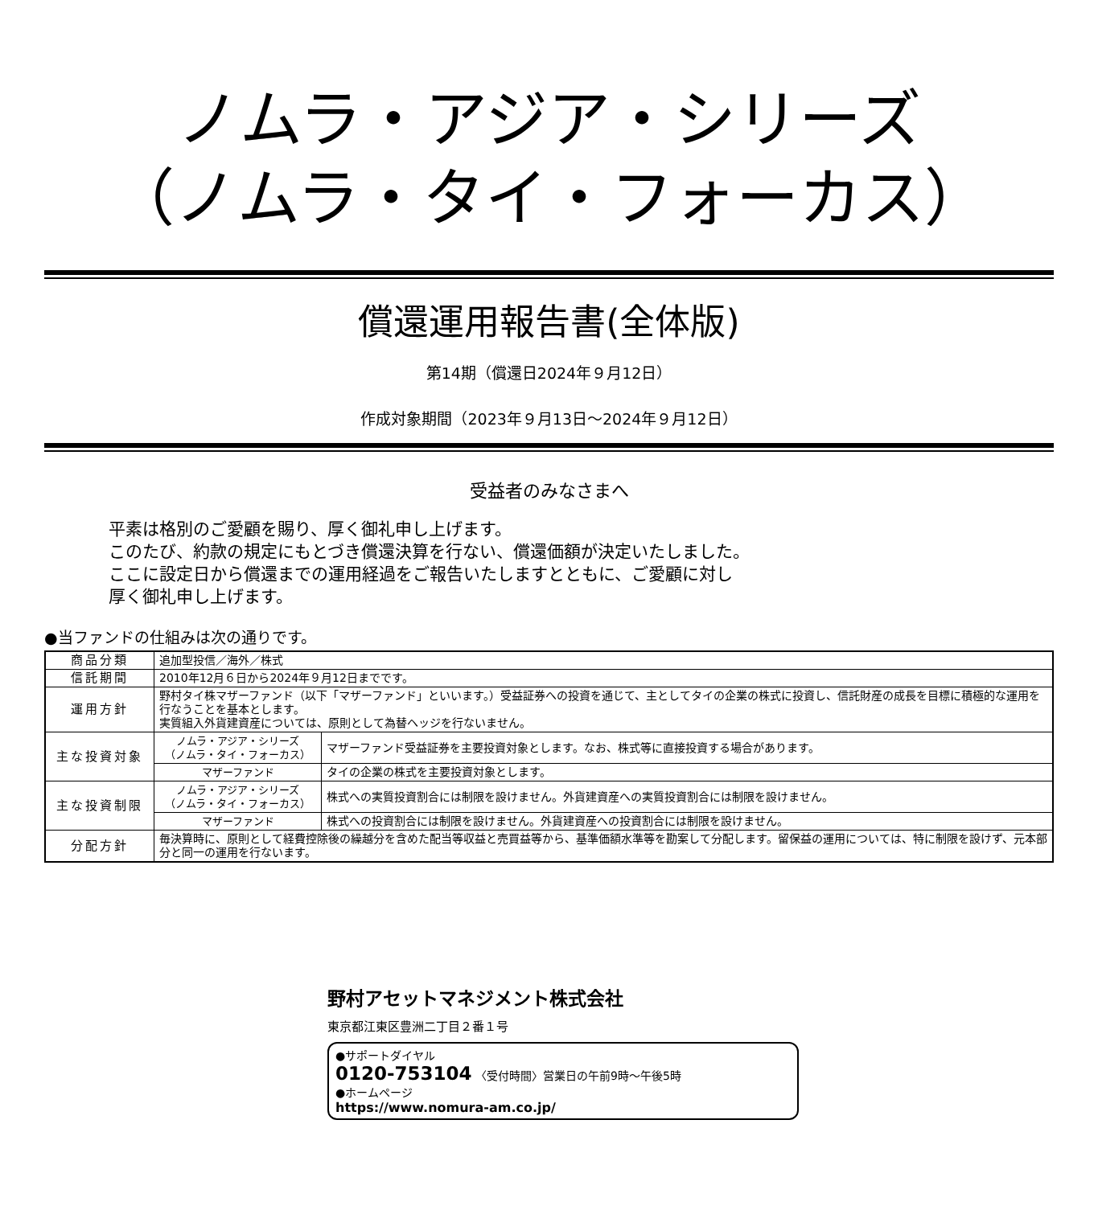ノムラ・アジア・シリーズ
（ノムラ・タイ・フォーカス）
償還運用報告書(全体版)
第14期（償還日2024年９月12日）
作成対象期間（2023年９月13日～2024年９月12日）
受益者のみなさまへ
平素は格別のご愛顧を賜り、厚く御礼申し上げます。
このたび、約款の規定にもとづき償還決算を行ない、償還価額が決定いたしました。
ここに設定日から償還までの運用経過をご報告いたしますとともに、ご愛顧に対し
厚く御礼申し上げます。
●当ファンドの仕組みは次の通りです。
| 商品分類 | 追加型投信／海外／株式 | |
| 信託期間 | 2010年12月６日から2024年９月12日までです。 | |
| 運用方針 | 野村タイ株マザーファンド（以下「マザーファンド」といいます。）受益証券への投資を通じて、主としてタイの企業の株式に投資し、信託財産の成長を目標に積極的な運用を行なうことを基本とします。 実質組入外貨建資産については、原則として為替ヘッジを行ないません。 | |
| 主な投資対象 | ノムラ・アジア・シリーズ （ノムラ・タイ・フォーカス） | マザーファンド受益証券を主要投資対象とします。なお、株式等に直接投資する場合があります。 |
| | マザーファンド | タイの企業の株式を主要投資対象とします。 |
| 主な投資制限 | ノムラ・アジア・シリーズ （ノムラ・タイ・フォーカス） | 株式への実質投資割合には制限を設けません。外貨建資産への実質投資割合には制限を設けません。 |
| | マザーファンド | 株式への投資割合には制限を設けません。外貨建資産への投資割合には制限を設けません。 |
| 分配方針 | 毎決算時に、原則として経費控除後の繰越分を含めた配当等収益と売買益等から、基準価額水準等を勘案して分配します。留保益の運用については、特に制限を設けず、元本部分と同一の運用を行ないます。 | |
野村アセットマネジメント株式会社
東京都江東区豊洲二丁目２番１号
●サポートダイヤル
0120-753104 〈受付時間〉営業日の午前9時～午後5時
●ホームページ
https://www.nomura-am.co.jp/